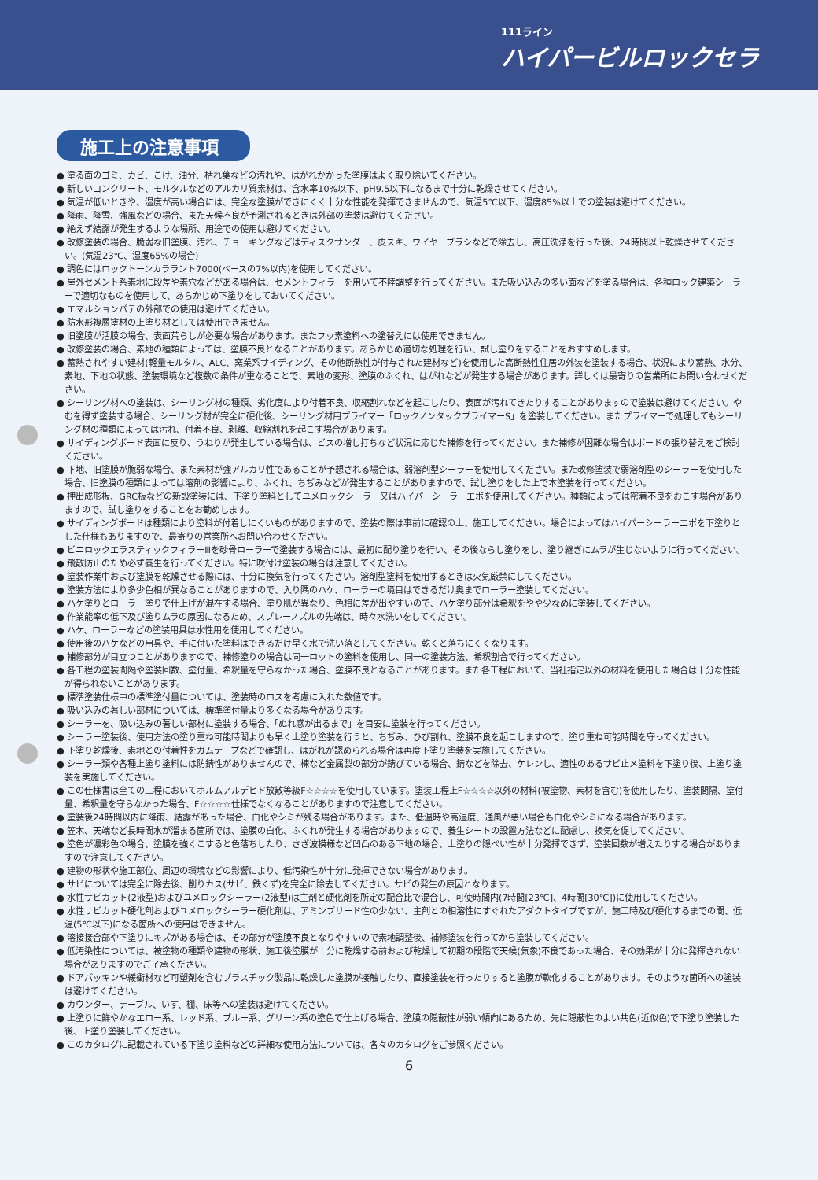111ライン
ハイパービルロックセラ
施工上の注意事項
● 塗る面のゴミ、カビ、こけ、油分、枯れ葉などの汚れや、はがれかかった塗膜はよく取り除いてください。
● 新しいコンクリート、モルタルなどのアルカリ質素材は、含水率10%以下、pH9.5以下になるまで十分に乾燥させてください。
● 気温が低いときや、湿度が高い場合には、完全な塗膜ができにくく十分な性能を発揮できませんので、気温5℃以下、湿度85%以上での塗装は避けてください。
● 降雨、降雪、強風などの場合、また天候不良が予測されるときは外部の塗装は避けてください。
● 絶えず結露が発生するような場所、用途での使用は避けてください。
● 改修塗装の場合、脆弱な旧塗膜、汚れ、チョーキングなどはディスクサンダー、皮スキ、ワイヤーブラシなどで除去し、高圧洗浄を行った後、24時間以上乾燥させてください。(気温23℃、湿度65%の場合)
● 調色にはロックトーンカララント7000(ベースの7%以内)を使用してください。
● 屋外セメント系素地に段差や素穴などがある場合は、セメントフィラーを用いて不陸調整を行ってください。また吸い込みの多い面などを塗る場合は、各種ロック建築シーラーで適切なものを使用して、あらかじめ下塗りをしておいてください。
● エマルションパテの外部での使用は避けてください。
● 防水形複層塗材の上塗り材としては使用できません。
● 旧塗膜が活膜の場合、表面荒らしが必要な場合があります。またフッ素塗料への塗替えには使用できません。
● 改修塗装の場合、素地の種類によっては、塗膜不良となることがあります。あらかじめ適切な処理を行い、試し塗りをすることをおすすめします。
● 蓄熱されやすい建材(軽量モルタル、ALC、窯業系サイディング、その他断熱性が付与された建材など)を使用した高断熱性住居の外装を塗装する場合、状況により蓄熱、水分、素地、下地の状態、塗装環境など複数の条件が重なることで、素地の変形、塗膜のふくれ、はがれなどが発生する場合があります。詳しくは最寄りの営業所にお問い合わせください。
● シーリング材への塗装は、シーリング材の種類、劣化度により付着不良、収縮割れなどを起こしたり、表面が汚れてきたりすることがありますので塗装は避けてください。やむを得ず塗装する場合、シーリング材が完全に硬化後、シーリング材用プライマー「ロックノンタックプライマーS」を塗装してください。またプライマーで処理してもシーリング材の種類によっては汚れ、付着不良、剥離、収縮割れを起こす場合があります。
● サイディングボード表面に反り、うねりが発生している場合は、ビスの増し打ちなど状況に応じた補修を行ってください。また補修が困難な場合はボードの張り替えをご検討ください。
● 下地、旧塗膜が脆弱な場合、また素材が強アルカリ性であることが予想される場合は、弱溶剤型シーラーを使用してください。また改修塗装で弱溶剤型のシーラーを使用した場合、旧塗膜の種類によっては溶剤の影響により、ふくれ、ちぢみなどが発生することがありますので、試し塗りをした上で本塗装を行ってください。
● 押出成形板、GRC板などの新設塗装には、下塗り塗料としてユメロックシーラー又はハイパーシーラーエポを使用してください。種類によっては密着不良をおこす場合がありますので、試し塗りをすることをお勧めします。
● サイディングボードは種類により塗料が付着しにくいものがありますので、塗装の際は事前に確認の上、施工してください。場合によってはハイパーシーラーエポを下塗りとした仕様もありますので、最寄りの営業所へお問い合わせください。
● ビニロックエラスティックフィラーⅢを砂骨ローラーで塗装する場合には、最初に配り塗りを行い、その後ならし塗りをし、塗り継ぎにムラが生じないように行ってください。
● 飛散防止のため必ず養生を行ってください。特に吹付け塗装の場合は注意してください。
● 塗装作業中および塗膜を乾燥させる際には、十分に換気を行ってください。溶剤型塗料を使用するときは火気厳禁にしてください。
● 塗装方法により多少色相が異なることがありますので、入り隅のハケ、ローラーの境目はできるだけ奥までローラー塗装してください。
● ハケ塗りとローラー塗りで仕上げが混在する場合、塗り肌が異なり、色相に差が出やすいので、ハケ塗り部分は希釈をやや少なめに塗装してください。
● 作業能率の低下及び塗りムラの原因になるため、スプレーノズルの先端は、時々水洗いをしてください。
● ハケ、ローラーなどの塗装用具は水性用を使用してください。
● 使用後のハケなどの用具や、手に付いた塗料はできるだけ早く水で洗い落としてください。乾くと落ちにくくなります。
● 補修部分が目立つことがありますので、補修塗りの場合は同一ロットの塗料を使用し、同一の塗装方法、希釈割合で行ってください。
● 各工程の塗装間隔や塗装回数、塗付量、希釈量を守らなかった場合、塗膜不良となることがあります。また各工程において、当社指定以外の材料を使用した場合は十分な性能が得られないことがあります。
● 標準塗装仕様中の標準塗付量については、塗装時のロスを考慮に入れた数値です。
● 吸い込みの著しい部材については、標準塗付量より多くなる場合があります。
● シーラーを、吸い込みの著しい部材に塗装する場合、「ぬれ感が出るまで」を目安に塗装を行ってください。
● シーラー塗装後、使用方法の塗り重ね可能時間よりも早く上塗り塗装を行うと、ちぢみ、ひび割れ、塗膜不良を起こしますので、塗り重ね可能時間を守ってください。
● 下塗り乾燥後、素地との付着性をガムテープなどで確認し、はがれが認められる場合は再度下塗り塗装を実施してください。
● シーラー類や各種上塗り塗料には防錆性がありませんので、棟など金属製の部分が錆びている場合、錆などを除去、ケレンし、適性のあるサビ止メ塗料を下塗り後、上塗り塗装を実施してください。
● この仕様書は全ての工程においてホルムアルデヒド放散等級F☆☆☆☆を使用しています。塗装工程上F☆☆☆☆以外の材料(被塗物、素材を含む)を使用したり、塗装間隔、塗付量、希釈量を守らなかった場合、F☆☆☆☆仕様でなくなることがありますので注意してください。
● 塗装後24時間以内に降雨、結露があった場合、白化やシミが残る場合があります。また、低温時や高湿度、通風が悪い場合も白化やシミになる場合があります。
● 笠木、天端など長時間水が溜まる箇所では、塗膜の白化、ふくれが発生する場合がありますので、養生シートの設置方法などに配慮し、換気を促してください。
● 塗色が濃彩色の場合、塗膜を強くこすると色落ちしたり、さざ波模様など凹凸のある下地の場合、上塗りの隠ぺい性が十分発揮できず、塗装回数が増えたりする場合がありますので注意してください。
● 建物の形状や施工部位、周辺の環境などの影響により、低汚染性が十分に発揮できない場合があります。
● サビについては完全に除去後、削りカス(サビ、鉄くず)を完全に除去してください。サビの発生の原因となります。
● 水性サビカット(2液型)およびユメロックシーラー(2液型)は主剤と硬化剤を所定の配合比で混合し、可使時間内(7時間[23℃]、4時間[30℃])に使用してください。
● 水性サビカット硬化剤およびユメロックシーラー硬化剤は、アミンブリード性の少ない、主剤との相溶性にすぐれたアダクトタイプですが、施工時及び硬化するまでの間、低温(5℃以下)になる箇所への使用はできません。
● 溶接接合部や下塗りにキズがある場合は、その部分が塗膜不良となりやすいので素地調整後、補修塗装を行ってから塗装してください。
● 低汚染性については、被塗物の種類や建物の形状、施工後塗膜が十分に乾燥する前および乾燥して初期の段階で天候(気象)不良であった場合、その効果が十分に発揮されない場合がありますのでご了承ください。
● ドアパッキンや緩衝材など可塑剤を含むプラスチック製品に乾燥した塗膜が接触したり、直接塗装を行ったりすると塗膜が軟化することがあります。そのような箇所への塗装は避けてください。
● カウンター、テーブル、いす、棚、床等への塗装は避けてください。
● 上塗りに鮮やかなエロー系、レッド系、ブルー系、グリーン系の塗色で仕上げる場合、塗膜の隠蔽性が弱い傾向にあるため、先に隠蔽性のよい共色(近似色)で下塗り塗装した後、上塗り塗装してください。
● このカタログに記載されている下塗り塗料などの詳細な使用方法については、各々のカタログをご参照ください。
6